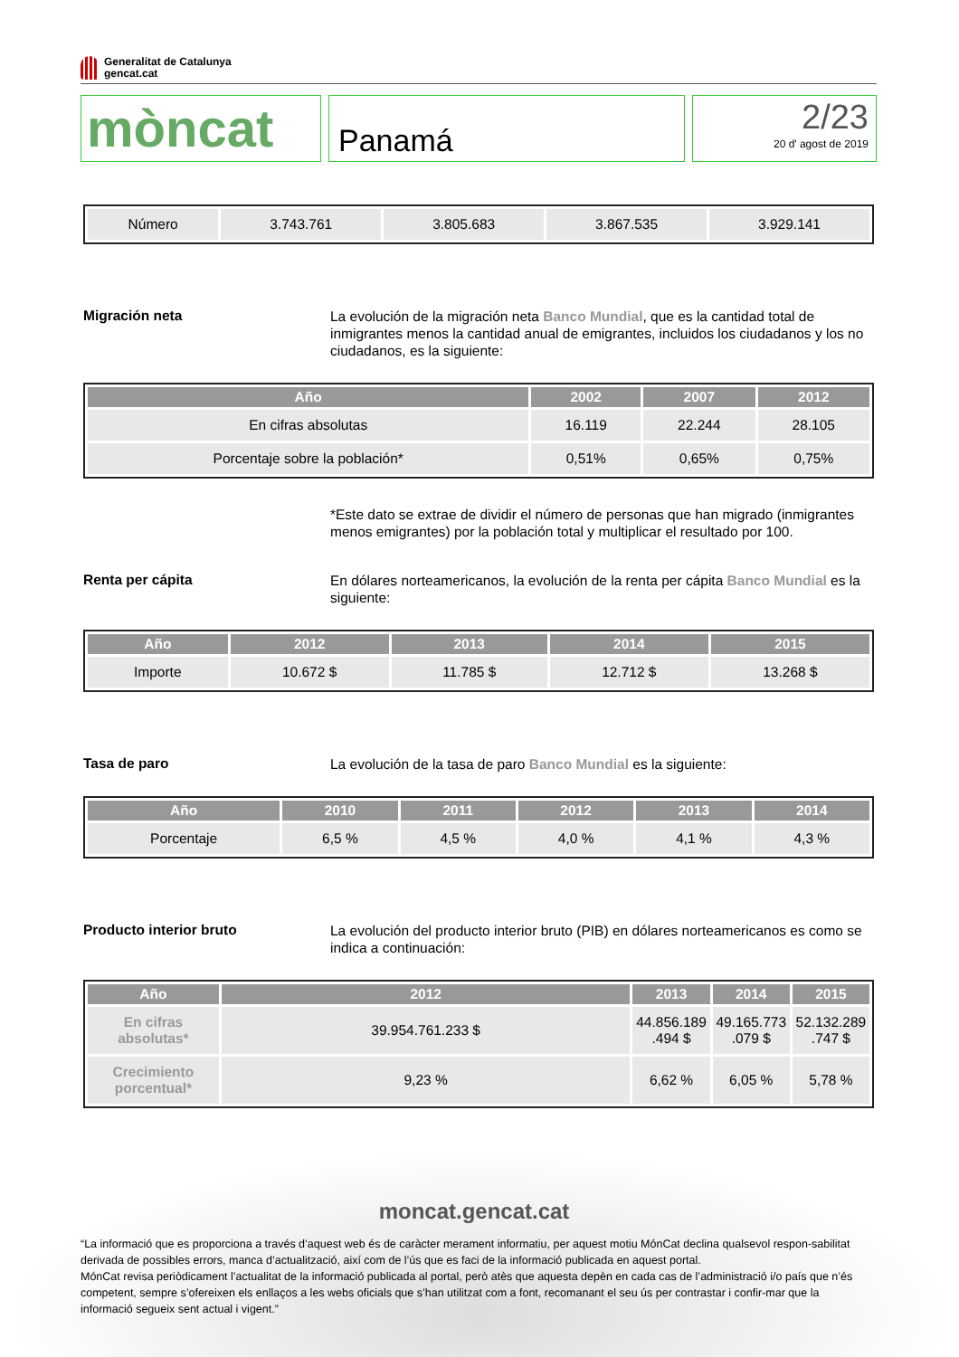Generalitat de Catalunya
gencat.cat
mòncat
Panamá
2/23
20 d' agost de 2019
| Número | 3.743.761 | 3.805.683 | 3.867.535 | 3.929.141 |
Migración neta
La evolución de la migración neta Banco Mundial, que es la cantidad total de inmigrantes menos la cantidad anual de emigrantes, incluidos los ciudadanos y los no ciudadanos, es la siguiente:
| Año | 2002 | 2007 | 2012 |
| --- | --- | --- | --- |
| En cifras absolutas | 16.119 | 22.244 | 28.105 |
| Porcentaje sobre la población* | 0,51% | 0,65% | 0,75% |
*Este dato se extrae de dividir el número de personas que han migrado (inmigrantes menos emigrantes) por la población total y multiplicar el resultado por 100.
Renta per cápita
En dólares norteamericanos, la evolución de la renta per cápita Banco Mundial es la siguiente:
| Año | 2012 | 2013 | 2014 | 2015 |
| --- | --- | --- | --- | --- |
| Importe | 10.672 $ | 11.785 $ | 12.712 $ | 13.268 $ |
Tasa de paro
La evolución de la tasa de paro Banco Mundial es la siguiente:
| Año | 2010 | 2011 | 2012 | 2013 | 2014 |
| --- | --- | --- | --- | --- | --- |
| Porcentaje | 6,5 % | 4,5 % | 4,0 % | 4,1 % | 4,3 % |
Producto interior bruto
La evolución del producto interior bruto (PIB) en dólares norteamericanos es como se indica a continuación:
| Año | 2012 | 2013 | 2014 | 2015 |
| --- | --- | --- | --- | --- |
| En cifras absolutas* | 39.954.761.233 $ | 44.856.189 .494 $ | 49.165.773 .079 $ | 52.132.289 .747 $ |
| Crecimiento porcentual* | 9,23 % | 6,62 % | 6,05 % | 5,78 % |
moncat.gencat.cat
“La informació que es proporciona a través d’aquest web és de caràcter merament informatiu, per aquest motiu MónCat declina qualsevol respon-sabilitat derivada de possibles errors, manca d’actualització, així com de l’ús que es faci de la informació publicada en aquest portal.
MónCat revisa periòdicament l’actualitat de la informació publicada al portal, però atès que aquesta depèn en cada cas de l’administració i/o país que n’és competent, sempre s’ofereixen els enllaços a les webs oficials que s’han utilitzat com a font, recomanant el seu ús per contrastar i confir-mar que la informació segueix sent actual i vigent.”